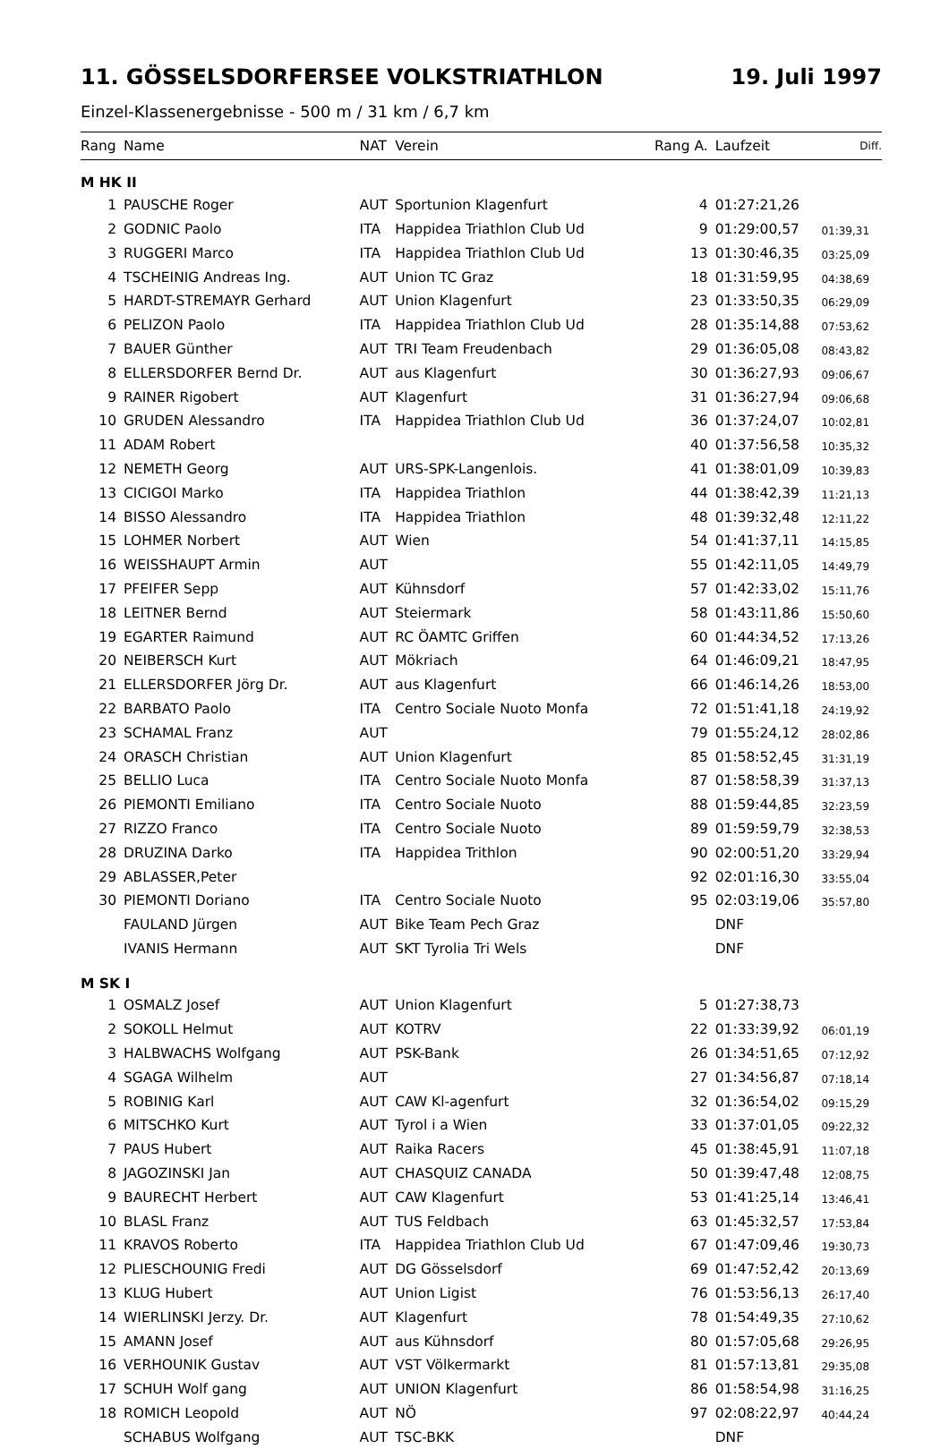11. GÖSSELSDORFERSEE VOLKSTRIATHLON 19. Juli 1997
Einzel-Klassenergebnisse - 500 m / 31 km / 6,7 km
| Rang | Name | NAT | Verein | Rang A. | Laufzeit | Diff. |
| --- | --- | --- | --- | --- | --- | --- |
| M HK II | | | | | | |
| 1 | PAUSCHE Roger | AUT | Sportunion Klagenfurt | 4 | 01:27:21,26 | |
| 2 | GODNIC Paolo | ITA | Happidea Triathlon Club Ud | 9 | 01:29:00,57 | 01:39,31 |
| 3 | RUGGERI Marco | ITA | Happidea Triathlon Club Ud | 13 | 01:30:46,35 | 03:25,09 |
| 4 | TSCHEINIG Andreas Ing. | AUT | Union TC Graz | 18 | 01:31:59,95 | 04:38,69 |
| 5 | HARDT-STREMAYR Gerhard | AUT | Union Klagenfurt | 23 | 01:33:50,35 | 06:29,09 |
| 6 | PELIZON Paolo | ITA | Happidea Triathlon Club Ud | 28 | 01:35:14,88 | 07:53,62 |
| 7 | BAUER Günther | AUT | TRI Team Freudenbach | 29 | 01:36:05,08 | 08:43,82 |
| 8 | ELLERSDORFER Bernd Dr. | AUT | aus Klagenfurt | 30 | 01:36:27,93 | 09:06,67 |
| 9 | RAINER Rigobert | AUT | Klagenfurt | 31 | 01:36:27,94 | 09:06,68 |
| 10 | GRUDEN Alessandro | ITA | Happidea Triathlon Club Ud | 36 | 01:37:24,07 | 10:02,81 |
| 11 | ADAM Robert | | | 40 | 01:37:56,58 | 10:35,32 |
| 12 | NEMETH Georg | AUT | URS-SPK-Langenlois. | 41 | 01:38:01,09 | 10:39,83 |
| 13 | CICIGOI Marko | ITA | Happidea Triathlon | 44 | 01:38:42,39 | 11:21,13 |
| 14 | BISSO Alessandro | ITA | Happidea Triathlon | 48 | 01:39:32,48 | 12:11,22 |
| 15 | LOHMER Norbert | AUT | Wien | 54 | 01:41:37,11 | 14:15,85 |
| 16 | WEISSHAUPT Armin | AUT | | 55 | 01:42:11,05 | 14:49,79 |
| 17 | PFEIFER Sepp | AUT | Kühnsdorf | 57 | 01:42:33,02 | 15:11,76 |
| 18 | LEITNER Bernd | AUT | Steiermark | 58 | 01:43:11,86 | 15:50,60 |
| 19 | EGARTER Raimund | AUT | RC ÖAMTC Griffen | 60 | 01:44:34,52 | 17:13,26 |
| 20 | NEIBERSCH Kurt | AUT | Mökriach | 64 | 01:46:09,21 | 18:47,95 |
| 21 | ELLERSDORFER Jörg Dr. | AUT | aus Klagenfurt | 66 | 01:46:14,26 | 18:53,00 |
| 22 | BARBATO Paolo | ITA | Centro Sociale Nuoto Monfa | 72 | 01:51:41,18 | 24:19,92 |
| 23 | SCHAMAL Franz | AUT | | 79 | 01:55:24,12 | 28:02,86 |
| 24 | ORASCH Christian | AUT | Union Klagenfurt | 85 | 01:58:52,45 | 31:31,19 |
| 25 | BELLIO Luca | ITA | Centro Sociale Nuoto Monfa | 87 | 01:58:58,39 | 31:37,13 |
| 26 | PIEMONTI Emiliano | ITA | Centro Sociale Nuoto | 88 | 01:59:44,85 | 32:23,59 |
| 27 | RIZZO Franco | ITA | Centro Sociale Nuoto | 89 | 01:59:59,79 | 32:38,53 |
| 28 | DRUZINA Darko | ITA | Happidea Trithlon | 90 | 02:00:51,20 | 33:29,94 |
| 29 | ABLASSER,Peter | | | 92 | 02:01:16,30 | 33:55,04 |
| 30 | PIEMONTI Doriano | ITA | Centro Sociale Nuoto | 95 | 02:03:19,06 | 35:57,80 |
| | FAULAND Jürgen | AUT | Bike Team Pech Graz | | DNF | |
| | IVANIS Hermann | AUT | SKT Tyrolia Tri Wels | | DNF | |
| M SK I | | | | | | |
| 1 | OSMALZ Josef | AUT | Union Klagenfurt | 5 | 01:27:38,73 | |
| 2 | SOKOLL Helmut | AUT | KOTRV | 22 | 01:33:39,92 | 06:01,19 |
| 3 | HALBWACHS Wolfgang | AUT | PSK-Bank | 26 | 01:34:51,65 | 07:12,92 |
| 4 | SGAGA Wilhelm | AUT | | 27 | 01:34:56,87 | 07:18,14 |
| 5 | ROBINIG Karl | AUT | CAW Kl-agenfurt | 32 | 01:36:54,02 | 09:15,29 |
| 6 | MITSCHKO Kurt | AUT | Tyrol i a Wien | 33 | 01:37:01,05 | 09:22,32 |
| 7 | PAUS Hubert | AUT | Raika Racers | 45 | 01:38:45,91 | 11:07,18 |
| 8 | JAGOZINSKI Jan | AUT | CHASQUIZ CANADA | 50 | 01:39:47,48 | 12:08,75 |
| 9 | BAURECHT Herbert | AUT | CAW Klagenfurt | 53 | 01:41:25,14 | 13:46,41 |
| 10 | BLASL Franz | AUT | TUS Feldbach | 63 | 01:45:32,57 | 17:53,84 |
| 11 | KRAVOS Roberto | ITA | Happidea Triathlon Club Ud | 67 | 01:47:09,46 | 19:30,73 |
| 12 | PLIESCHOUNIG Fredi | AUT | DG Gösselsdorf | 69 | 01:47:52,42 | 20:13,69 |
| 13 | KLUG Hubert | AUT | Union Ligist | 76 | 01:53:56,13 | 26:17,40 |
| 14 | WIERLINSKI Jerzy. Dr. | AUT | Klagenfurt | 78 | 01:54:49,35 | 27:10,62 |
| 15 | AMANN Josef | AUT | aus Kühnsdorf | 80 | 01:57:05,68 | 29:26,95 |
| 16 | VERHOUNIK Gustav | AUT | VST Völkermarkt | 81 | 01:57:13,81 | 29:35,08 |
| 17 | SCHUH Wolf gang | AUT | UNION Klagenfurt | 86 | 01:58:54,98 | 31:16,25 |
| 18 | ROMICH Leopold | AUT | NÖ | 97 | 02:08:22,97 | 40:44,24 |
| | SCHABUS Wolfgang | AUT | TSC-BKK | | DNF | |